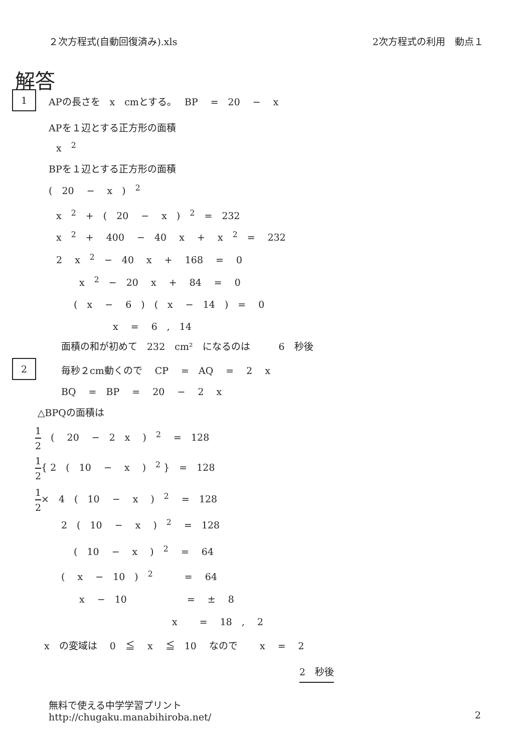２次方程式(自動回復済み).xls 2次方程式の利用　動点１
解答
1
APの長さを　x　cmとする。　 BP　 =　20　 −　 x
APを１辺とする正方形の面積
x　<sup>2</sup>
BPを１辺とする正方形の面積
(　20　 −　 x　)　<sup>2</sup>
x　<sup>2</sup>　+　(　20　 −　 x　)　<sup>2</sup>　=　232
x　<sup>2</sup>　+　 400　 −　40　 x　 +　 x　<sup>2</sup>　=　 232
2　 x　<sup>2</sup>　−　40　 x　 +　 168　 =　 0
x　<sup>2</sup>　−　20　 x　 +　 84　 =　 0
(　x　 −　 6　)　(　x　 −　14　)　=　 0
x　 =　 6　,　14
面積の和が初めて　232　cm²　になるのは　　　6　秒後
2
毎秒２cm動くので　 CP　 =　AQ　 =　 2　 x
BQ　 =　BP　 =　 20　 −　 2　 x
△BPQの面積は
1 2　(　 20　 −　2　x　 )　<sup>2</sup>　 =　128
1 2{ 2　(　10　 −　 x　 )　<sup>2</sup> }　=　128
1 2×　4　(　10　 −　 x　 )　<sup>2</sup>　 =　128
2　(　10　 −　 x　 )　<sup>2</sup>　 =　128
(　10　 −　 x　 )　<sup>2</sup>　 =　 64
(　 x　 −　10　)　<sup>2</sup>　　　 =　 64
x　 −　10　　　　　　 =　 ±　 8
x　　 =　 18　,　 2
x　の変域は　 0　≦　 x　 ≦　10　 なので　　 x　 =　 2
2　秒後
無料で使える中学学習プリント
http://chugaku.manabihiroba.net/
2